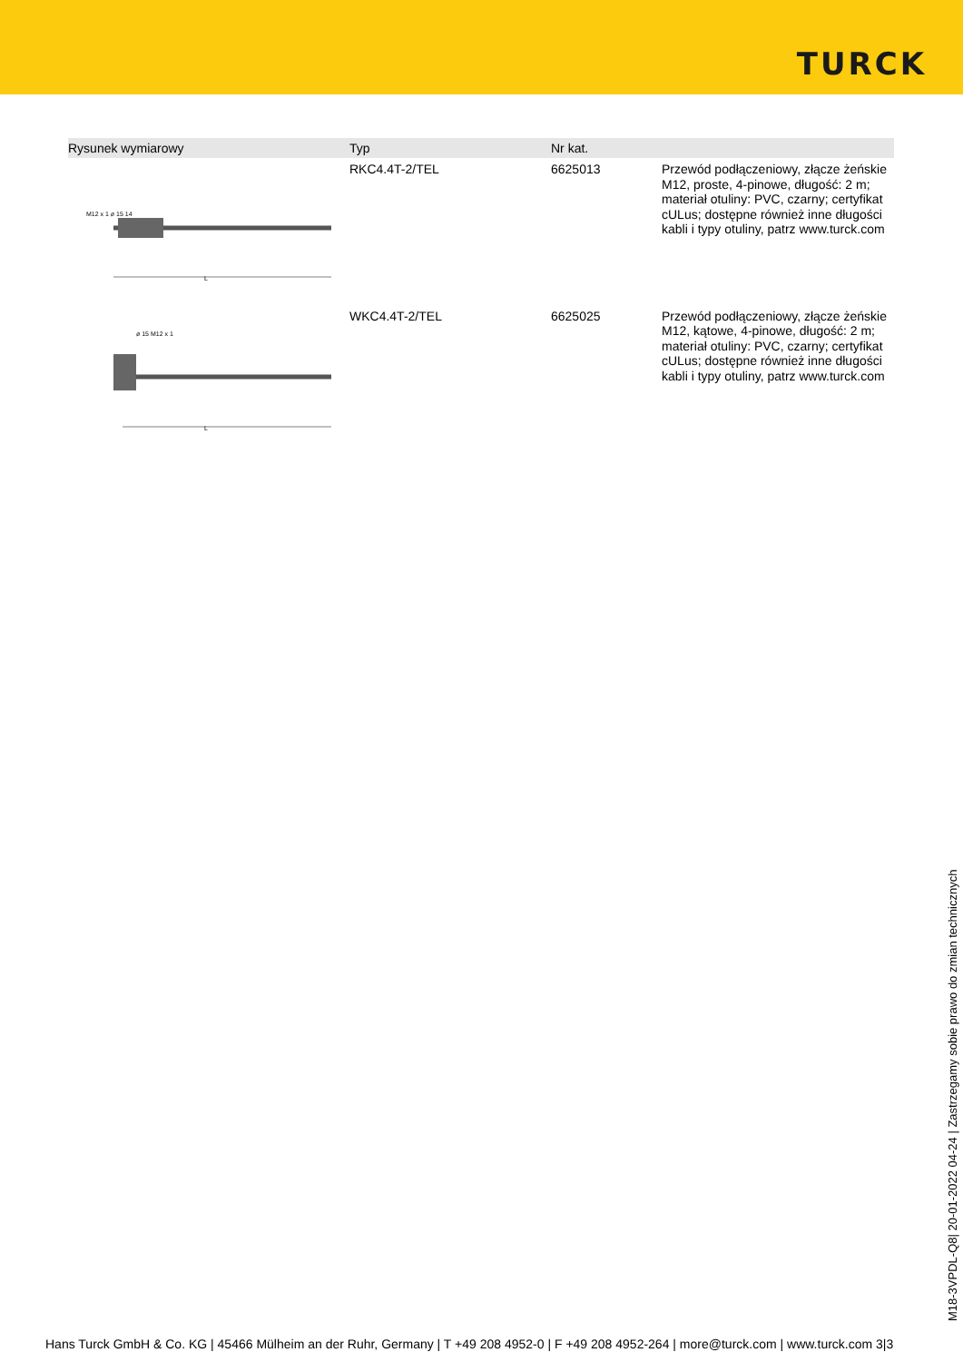TURCK
| Rysunek wymiarowy | Typ | Nr kat. | |
| --- | --- | --- | --- |
| M12 x 1 ø 15 14 L | RKC4.4T-2/TEL | 6625013 | Przewód podłączeniowy, złącze żeńskie M12, proste, 4-pinowe, długość: 2 m; materiał otuliny: PVC, czarny; certyfikat cULus; dostępne również inne długości kabli i typy otuliny, patrz www.turck.com |
| ø 15 M12 x 1 L | WKC4.4T-2/TEL | 6625025 | Przewód podłączeniowy, złącze żeńskie M12, kątowe, 4-pinowe, długość: 2 m; materiał otuliny: PVC, czarny; certyfikat cULus; dostępne również inne długości kabli i typy otuliny, patrz www.turck.com |
M18-3VPDL-Q8| 20-01-2022 04-24 | Zastrzegamy sobie prawo do zmian technicznych
Hans Turck GmbH & Co. KG | 45466 Mülheim an der Ruhr, Germany | T +49 208 4952-0 | F +49 208 4952-264 | more@turck.com | www.turck.com 3|3